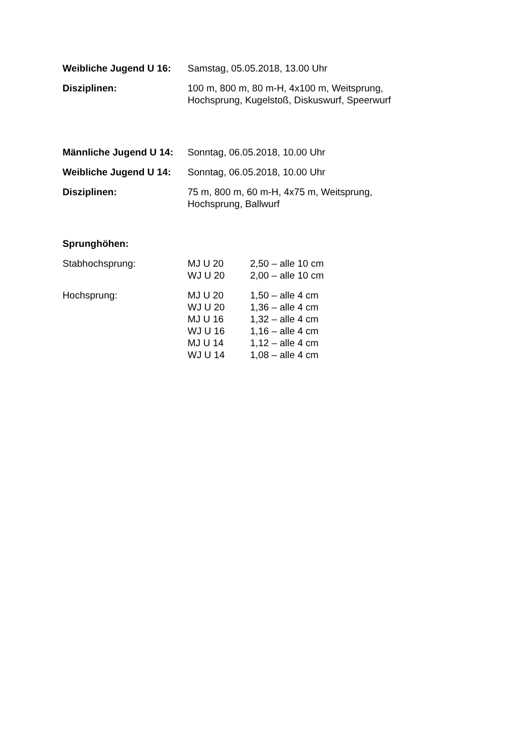Weibliche Jugend U 16:
Samstag, 05.05.2018, 13.00 Uhr
Disziplinen: 100 m, 800 m, 80 m-H, 4x100 m, Weitsprung,
Hochsprung, Kugelstoß, Diskuswurf, Speerwurf
Männliche Jugend U 14:
Sonntag, 06.05.2018, 10.00 Uhr
Weibliche Jugend U 14:
Sonntag, 06.05.2018, 10.00 Uhr
Disziplinen: 75 m, 800 m, 60 m-H, 4x75 m, Weitsprung,
Hochsprung, Ballwurf
Sprunghöhen:
Stabhochsprung:
MJ U 20 2,50 – alle 10 cm
WJ U 20 2,00 – alle 10 cm
Hochsprung:
MJ U 20 1,50 – alle 4 cm
WJ U 20 1,36 – alle 4 cm
MJ U 16 1,32 – alle 4 cm
WJ U 16 1,16 – alle 4 cm
MJ U 14 1,12 – alle 4 cm
WJ U 14 1,08 – alle 4 cm